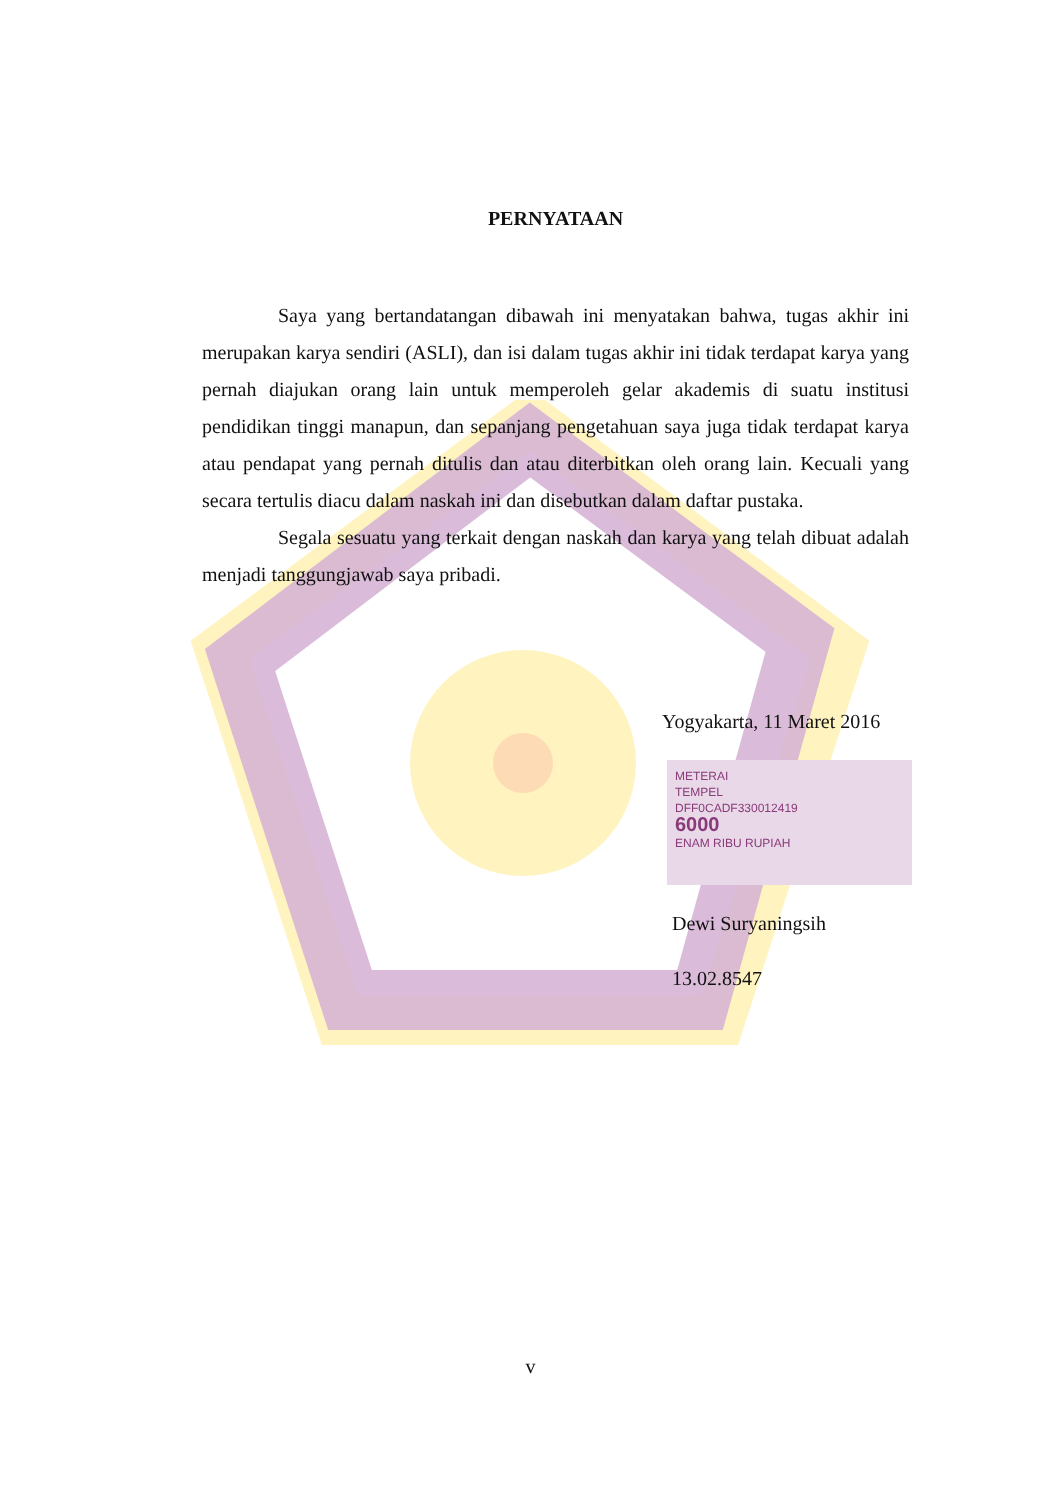PERNYATAAN
Saya yang bertandatangan dibawah ini menyatakan bahwa, tugas akhir ini merupakan karya sendiri (ASLI), dan isi dalam tugas akhir ini tidak terdapat karya yang pernah diajukan orang lain untuk memperoleh gelar akademis di suatu institusi pendidikan tinggi manapun, dan sepanjang pengetahuan saya juga tidak terdapat karya atau pendapat yang pernah ditulis dan atau diterbitkan oleh orang lain. Kecuali yang secara tertulis diacu dalam naskah ini dan disebutkan dalam daftar pustaka.
Segala sesuatu yang terkait dengan naskah dan karya yang telah dibuat adalah menjadi tanggungjawab saya pribadi.
Yogyakarta, 11 Maret 2016
METERAI
TEMPEL
DFF0CADF330012419
6000
ENAM RIBU RUPIAH
Dewi Suryaningsih
13.02.8547
v